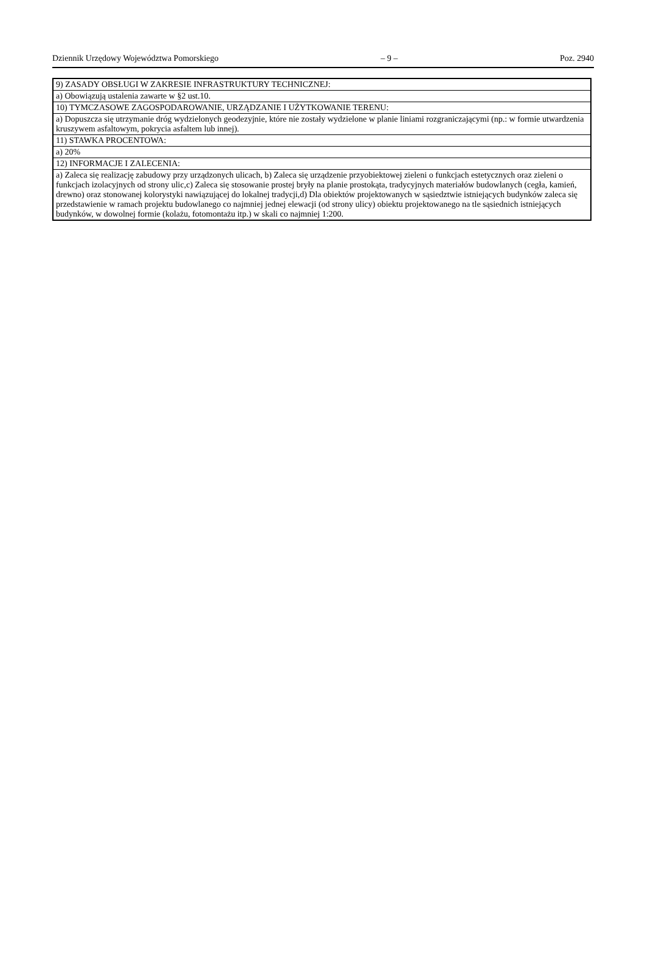Dziennik Urzędowy Województwa Pomorskiego
– 9 – Poz. 2940
| 9) ZASADY OBSŁUGI W ZAKRESIE INFRASTRUKTURY TECHNICZNEJ: |
| a) Obowiązują ustalenia zawarte w §2 ust.10. |
| 10) TYMCZASOWE ZAGOSPODAROWANIE, URZĄDZANIE I UŻYTKOWANIE TERENU: |
| a) Dopuszcza się utrzymanie dróg wydzielonych geodezyjnie, które nie zostały wydzielone w planie liniami rozgraniczającymi (np.: w formie utwardzenia kruszywem asfaltowym, pokrycia asfaltem lub innej). |
| 11) STAWKA PROCENTOWA: |
| a) 20% |
| 12) INFORMACJE I ZALECENIA: |
| a) Zaleca się realizację zabudowy przy urządzonych ulicach, b) Zaleca się urządzenie przyobiektowej zieleni o funkcjach estetycznych oraz zieleni o funkcjach izolacyjnych od strony ulic,c) Zaleca się stosowanie prostej bryły na planie prostokąta, tradycyjnych materiałów budowlanych (cegła, kamień, drewno) oraz stonowanej kolorystyki nawiązującej do lokalnej tradycji,d) Dla obiektów projektowanych w sąsiedztwie istniejących budynków zaleca się przedstawienie w ramach projektu budowlanego co najmniej jednej elewacji (od strony ulicy) obiektu projektowanego na tle sąsiednich istniejących budynków, w dowolnej formie (kolażu, fotomontażu itp.) w skali co najmniej 1:200. |